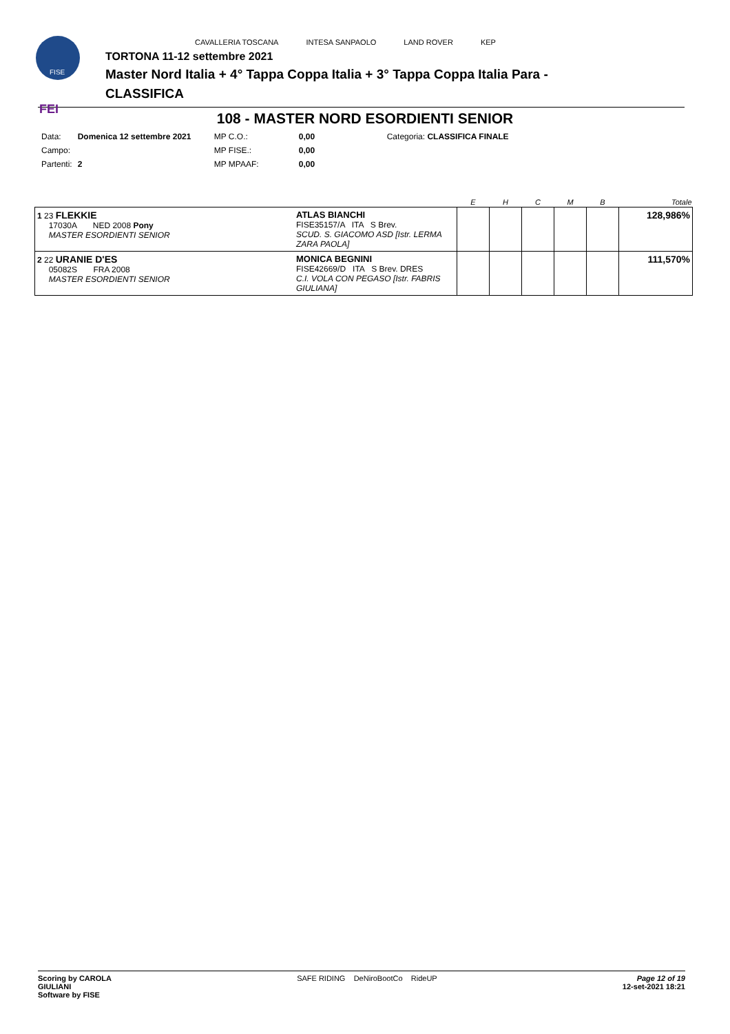FISE
FEI
CAVALLERIA TOSCANA INTESA SANPAOLO LAND ROVER KEP
TORTONA 11-12 settembre 2021
Master Nord Italia + 4° Tappa Coppa Italia + 3° Tappa Coppa Italia Para -
CLASSIFICA
108 - MASTER NORD ESORDIENTI SENIOR
| Data: | Domenica 12 settembre 2021 | MP C.O.: | 0,00 | Categoria: CLASSIFICA FINALE |
| Campo: | | MP FISE.: | 0,00 | |
| Partenti: | 2 | MP MPAAF: | 0,00 | |
| | | E | H | C | M | B | Totale |
| --- | --- | --- | --- | --- | --- | --- | --- |
| 1 23 FLEKKIE 17030A NED 2008 Pony MASTER ESORDIENTI SENIOR | ATLAS BIANCHI FISE35157/A ITA S Brev. SCUD. S. GIACOMO ASD [Istr. LERMA ZARA PAOLA] | | | | | | 128,986% |
| 2 22 URANIE D'ES 05082S FRA 2008 MASTER ESORDIENTI SENIOR | MONICA BEGNINI FISE42669/D ITA S Brev. DRES C.I. VOLA CON PEGASO [Istr. FABRIS GIULIANA] | | | | | | 111,570% |
Scoring by CAROLA
GIULIANI
Software by FISE SAFE RIDING DeNiroBootCo RideUP Page 12 of 19
12-set-2021 18:21